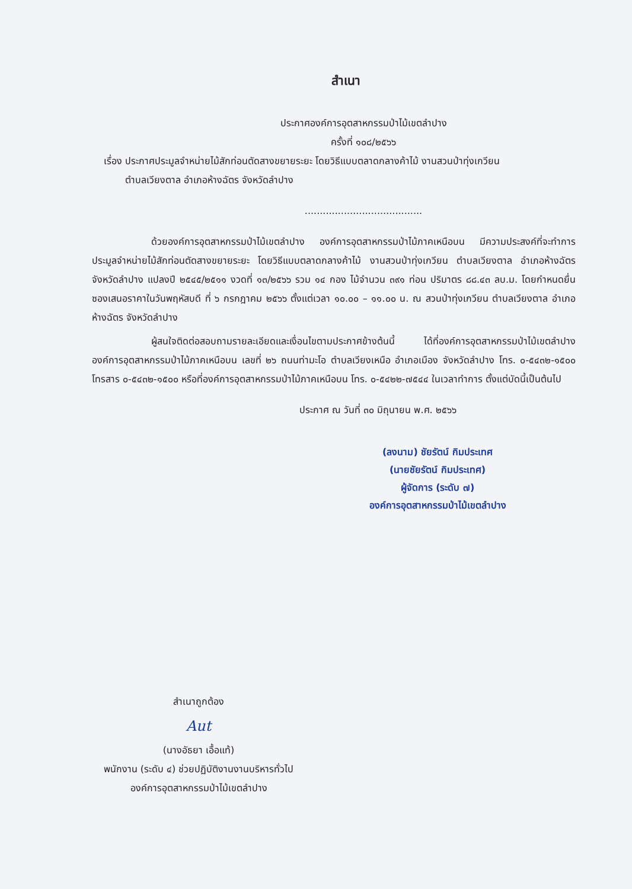สำเนา
ประกาศองค์การอุตสาหกรรมป่าไม้เขตลำปาง
ครั้งที่ ๑๐๘/๒๕๖๖
เรื่อง ประกาศประมูลจำหน่ายไม้สักท่อนตัดสางขยายระยะ โดยวิธีแบบตลาดกลางค้าไม้ งานสวนป่าทุ่งเกวียน
ตำบลเวียงตาล อำเภอห้างฉัตร จังหวัดลำปาง
.......................................
ด้วยองค์การอุตสาหกรรมป่าไม้เขตลำปาง องค์การอุตสาหกรรมป่าไม้ภาคเหนือบน มีความประสงค์ที่จะทำการประมูลจำหน่ายไม้สักท่อนตัดสางขยายระยะ โดยวิธีแบบตลาดกลางค้าไม้ งานสวนป่าทุ่งเกวียน ตำบลเวียงตาล อำเภอห้างฉัตร จังหวัดลำปาง แปลงปี ๒๕๔๕/๒๕๑๑ งวดที่ ๑๓/๒๕๖๖ รวม ๑๔ กอง ไม้จำนวน ๓๙๑ ท่อน ปริมาตร ๘๘.๔๓ ลบ.ม. โดยกำหนดยื่นซองเสนอราคาในวันพฤหัสบดี ที่ ๖ กรกฎาคม ๒๕๖๖ ตั้งแต่เวลา ๑๐.๐๐ – ๑๑.๐๐ น. ณ สวนป่าทุ่งเกวียน ตำบลเวียงตาล อำเภอห้างฉัตร จังหวัดลำปาง
ผู้สนใจติดต่อสอบถามรายละเอียดและเงื่อนไขตามประกาศข้างต้นนี้ ได้ที่องค์การอุตสาหกรรมป่าไม้เขตลำปาง องค์การอุตสาหกรรมป่าไม้ภาคเหนือบน เลขที่ ๒๖ ถนนท่ามะโอ ตำบลเวียงเหนือ อำเภอเมือง จังหวัดลำปาง โทร. ๐-๕๔๓๒-๑๕๐๐ โทรสาร ๐-๕๔๓๒-๑๕๐๐ หรือที่องค์การอุตสาหกรรมป่าไม้ภาคเหนือบน โทร. ๐-๕๔๒๒-๗๕๔๔ ในเวลาทำการ ตั้งแต่บัดนี้เป็นต้นไป
ประกาศ ณ วันที่ ๓๐ มิถุนายน พ.ศ. ๒๕๖๖
(ลงนาม) ชัยรัตน์ กิมประเทศ
(นายชัยรัตน์ กิมประเทศ)
ผู้จัดการ (ระดับ ๗)
องค์การอุตสาหกรรมป่าไม้เขตลำปาง
สำเนาถูกต้อง
Aut
(นางอัธยา เอื้อแท้)
พนักงาน (ระดับ ๔) ช่วยปฏิบัติงานงานบริหารทั่วไป
องค์การอุตสาหกรรมป่าไม้เขตลำปาง